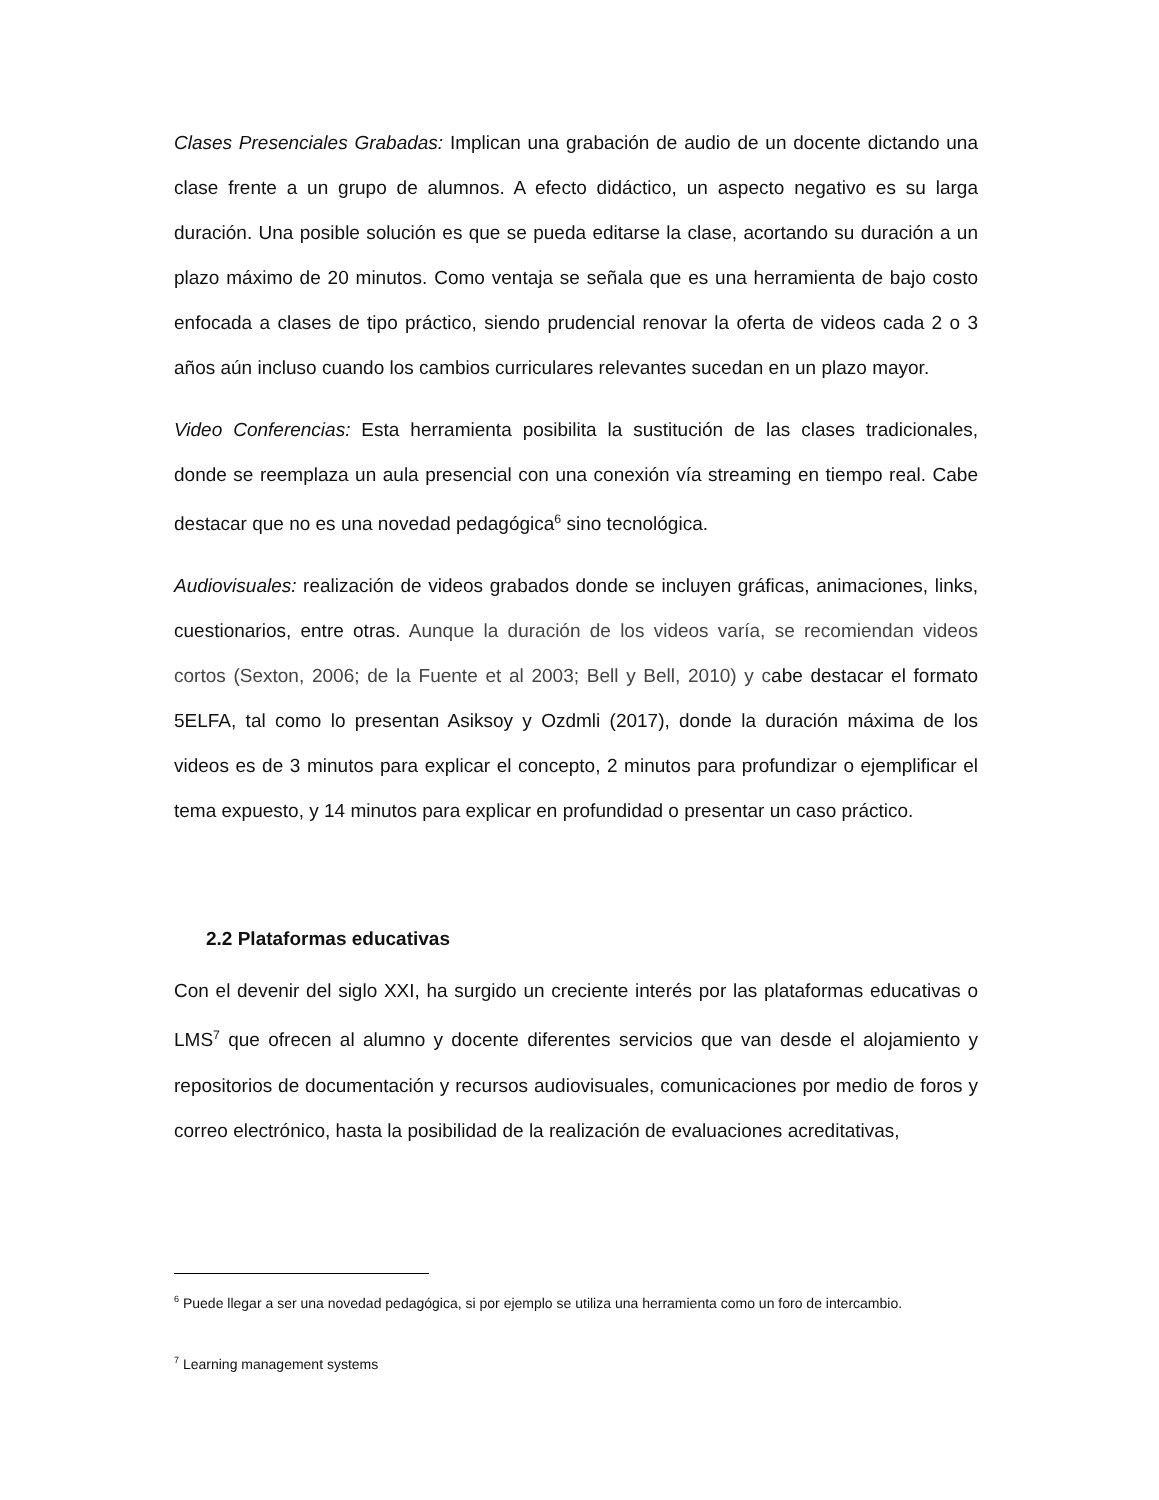Clases Presenciales Grabadas: Implican una grabación de audio de un docente dictando una clase frente a un grupo de alumnos. A efecto didáctico, un aspecto negativo es su larga duración. Una posible solución es que se pueda editarse la clase, acortando su duración a un plazo máximo de 20 minutos. Como ventaja se señala que es una herramienta de bajo costo enfocada a clases de tipo práctico, siendo prudencial renovar la oferta de videos cada 2 o 3 años aún incluso cuando los cambios curriculares relevantes sucedan en un plazo mayor.
Video Conferencias: Esta herramienta posibilita la sustitución de las clases tradicionales, donde se reemplaza un aula presencial con una conexión vía streaming en tiempo real. Cabe destacar que no es una novedad pedagógica<sup>6</sup> sino tecnológica.
Audiovisuales: realización de videos grabados donde se incluyen gráficas, animaciones, links, cuestionarios, entre otras. Aunque la duración de los videos varía, se recomiendan videos cortos (Sexton, 2006; de la Fuente et al 2003; Bell y Bell, 2010) y cabe destacar el formato 5ELFA, tal como lo presentan Asiksoy y Ozdmli (2017), donde la duración máxima de los videos es de 3 minutos para explicar el concepto, 2 minutos para profundizar o ejemplificar el tema expuesto, y 14 minutos para explicar en profundidad o presentar un caso práctico.
2.2 Plataformas educativas
Con el devenir del siglo XXI, ha surgido un creciente interés por las plataformas educativas o LMS<sup>7</sup> que ofrecen al alumno y docente diferentes servicios que van desde el alojamiento y repositorios de documentación y recursos audiovisuales, comunicaciones por medio de foros y correo electrónico, hasta la posibilidad de la realización de evaluaciones acreditativas,
<sup>6</sup> Puede llegar a ser una novedad pedagógica, si por ejemplo se utiliza una herramienta como un foro de intercambio.
<sup>7</sup> Learning management systems